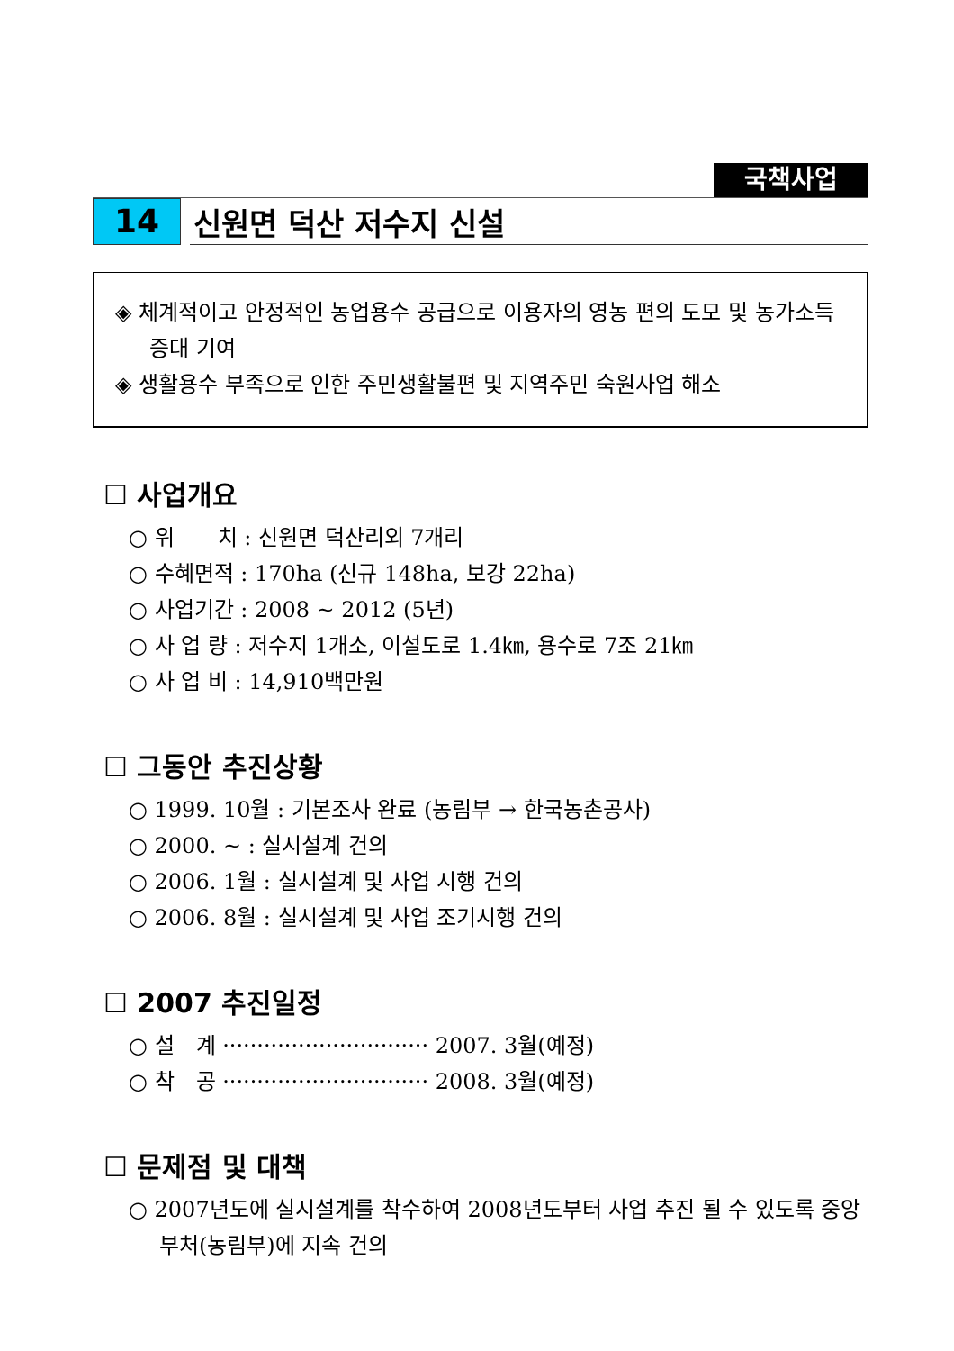국책사업
14
신원면 덕산 저수지 신설
◈ 체계적이고 안정적인 농업용수 공급으로 이용자의 영농 편의 도모 및 농가소득 증대 기여
◈ 생활용수 부족으로 인한 주민생활불편 및 지역주민 숙원사업 해소
☐ 사업개요
○ 위　　치 : 신원면 덕산리외 7개리
○ 수혜면적 : 170ha (신규 148ha, 보강 22ha)
○ 사업기간 : 2008 ~ 2012 (5년)
○ 사 업 량 : 저수지 1개소, 이설도로 1.4㎞, 용수로 7조 21㎞
○ 사 업 비 : 14,910백만원
☐ 그동안 추진상황
○ 1999. 10월 : 기본조사 완료 (농림부 → 한국농촌공사)
○ 2000. ~ : 실시설계 건의
○ 2006. 1월 : 실시설계 및 사업 시행 건의
○ 2006. 8월 : 실시설계 및 사업 조기시행 건의
☐ 2007 추진일정
○ 설　계 ······························ 2007. 3월(예정)
○ 착　공 ······························ 2008. 3월(예정)
☐ 문제점 및 대책
○ 2007년도에 실시설계를 착수하여 2008년도부터 사업 추진 될 수 있도록 중앙부처(농림부)에 지속 건의